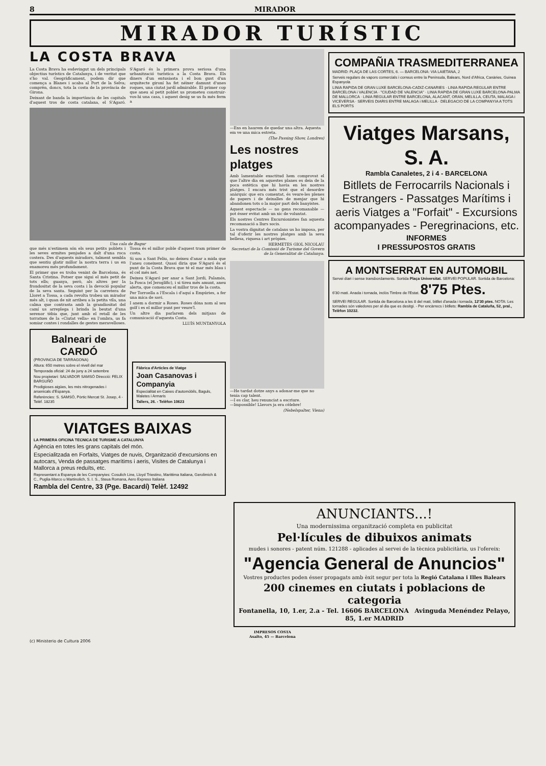8 MIRADOR
MIRADOR TURÍSTIC
LA COSTA BRAVA
La Costa Brava ha esdevingut un dels principals objectius turístics de Catalunya, i de veritat que s'ho val. Geogràficament, podem dir que comença a Blanes i acaba al Port de la Selva; comprèn, doncs, tota la costa de la província de Girona.
Deixant de banda la importància de les capitals d'aquest tros de costa catalana, el S'Agaró. S'Agaró és la primera prova seriosa d'una urbanització turística a la Costa Brava. Els diners d'un entusiasta i el bon gust d'un arquitecte gironí ha fet néixer damunt d'unes roques, una ciutat jardí admirable. El primer cop que aneu al petit poblet us prometeu construir-vos-hi una casa, i aquest desig se us fa més ferm a
Una cala de Bagur
que més n'estimem són els seus petits poblets i les seves ermites penjades a dalt d'una roca costera. Des d'aquests miradors, talment sembla que sentiu glatir millor la nostra terra i us en enamoreu més profundament.
El primer que es troba venint de Barcelona, és Santa Cristina. Potser que sigui el més petit de tots ells; guanya, però, als altres per la frondositat de la seva costa i la devoció popular de la seva santa. Seguint per la carretera de Lloret a Tossa, a cada revolta trobeu un mirador més alt, i quan de nit arribeu a la petita vila, una calma que contrasta amb la grandiositat del camí us arreplega i brinda la beutat d'una serenor tèbia que, junt amb el retall de les torratxes de la «Ciutat vella» en l'ombra, us fa somiar contes i rondalles de gestes meravelloses. Tossa és el millor poble d'aquest tram primer de costa.
Si sou a Sant Feliu, no deixeu d'anar a mida que l'aneu coneixent. Quasi diria que S'Agaró és el punt de la Costa Brava que té el mar més blau i el cel més net.
Deixeu S'Agaró per anar a Sant Jordi, Palamós, la Fosca (el Jeroglífic), i si tireu més amunt, aneu alerta, que comenceu el millor tros de la costa.
Per Torroella a l'Escala i d'aquí a Empúries, a fer una mica de savi.
I anem a dormir a Roses. Roses dóna nom al seu golf i es el millor punt per veure'l.
Un altre dia parlarem dels mitjans de comunicació d'aquesta Costa.
LLUÍS MUNTANYOLA
Balneari de CARDÓ
(PROVINCIA DE TARRAGONA)
Altura: 650 metres sobre el nivell del mar
Temporada oficial: 24 de juny a 24 setembre
Nou propietari: SALVADOR SAMSÓ Direcció: FELIX BARGUÑÓ
Prodigioses aigües, les més nitrogenades i arsenicals d'Espanya.
Referències: S. SAMSÓ, Pòrtic Mercat St. Josep, 4 - Telèf. 18235
Fàbrica d'Articles de Viatge
Joan Casanovas i Companyia
Especialitat en Caixes d'automòbils, Baguls, Maletes i Armaris
Tallers, 26. - Telèfon 10623
VIATGES BAIXAS
LA PRIMERA OFICINA TECNICA DE TURISME A CATALUNYA
Agència en totes les grans capitals del món.
Especialitzada en Forfaits, Viatges de nuvis, Organització d'excursions en autocars, Venda de passatges marítims i aeris, Visites de Catalunya i Mallorca a preus reduïts, etc.
Representant a Espanya de les Companyies: Cosulich Line, Lloyd Triestino, Marittima Italiana, Gerolimich & C., Puglia-Marco u Martinolich, S. I. S., Steua Romana, Aero Expreso Italiana
Rambla del Centre, 33 (Pge. Bacardí) Telèf. 12492
—Ens en haurem de quedar una altra. Aquesta em ve una mica estreta.
(The Passing Show, Londres)
Les nostres platges
Amb lamentable exactitud hem comprovat el que l'altre dia en aquestes planes es deia de la poca estètica que hi havia en les nostres platges. I encara més trist que el desordre anàrquic que era comentat, és veure-les plenes de papers i de deixalles de menjar que hi abandonen tots o la major part dels banyistes.
Aquest espectacle — no gens recomanable — pot ésser evitat amb un xic de voluntat.
Els nostres Centres Excursionistes fan aquesta recomanació a llurs socis.
La vostra dignitat de catalans us ho imposa, per tal d'oferir les nostres platges amb la seva bellesa, riquesa i art pròpies.
HERMETES GIOL NICOLAU
Secretari de la Comissió de Turisme del Govern de la Generalitat de Catalunya.
—He tardat dotze anys a adonar-me que no tenia cap talent.
—I es clar, heu renunciat a escriure.
—Impossible! Llavors ja era cèlebre!
(Nebelspalter, Viena)
COMPAÑIA TRASMEDITERRANEA
MADRID: PLAÇA DE LAS CORTES, 6. — BARCELONA: VIA LAIETANA, 2
Serveis regulars de vapors comercials i correus entre la Península, Balears, Nord d'Africa, Canàries, Guinea Espanyola
LINIA RAPIDA DE GRAN LUXE BARCELONA-CADIZ-CANARIES · LINIA RAPIDA REGULAR ENTRE BARCELONA i VALENCIA · "CIUDAD DE VALENCIA" · LINIA RAPIDA DE GRAN LUXE BARCELONA-PALMA DE MALLORCA · LINIA REGULAR ENTRE BARCELONA, ALACANT, ORAN, MELILLA, CEUTA, MALAGA i VICEVERSA · SERVEIS DIARIS ENTRE MALAGA i MELILLA · DELEGACIO DE LA COMPANYIA A TOTS ELS PORTS
Viatges Marsans, S. A.
Rambla Canaletes, 2 i 4 - BARCELONA
Bitllets de Ferrocarrils Nacionals i Estrangers - Passatges Marítims i aeris Viatges a "Forfait" - Excursions acompanyades - Peregrinacions, etc.
INFORMES
I PRESSUPOSTOS GRATIS
A MONTSERRAT EN AUTOMOBIL
Servei diari i sense transbordaments. Sortida Plaça Universitat. SERVEI POPULAR. Sortida de Barcelona: 6'30 matí. Anada i tornada, inclòs Timbre de l'Estat. 8'75 Ptes.
SERVEI REGULAR. Sortida de Barcelona a les 8 del matí, bitllet d'anada i tornada, 12'30 ptes. NOTA: Les tornades són valedores per al dia que es desitgi. - Per encàrrecs i bitllets: Rambla de Cataluña, 52, pral., Telèfon 10232.
ANUNCIANTS...!
Una modernissima organització completa en publicitat
Pel·lícules de dibuixos animats
mudes i sonores - patent núm. 121288 - aplicades al servei de la tècnica publicitària, us l'ofereix:
"Agencia General de Anuncios"
Vostres productes poden ésser propagats amb èxit segur per tota la Regió Catalana i Illes Balears
200 cinemes en ciutats i poblacions de categoria
Fontanella, 10, 1.er, 2.a - Tel. 16606 BARCELONA Avinguda Menéndez Pelayo, 85, 1.er MADRID
IMPRESOS COSTA
Asalto, 45 — Barcelona
(c) Ministerio de Cultura 2006